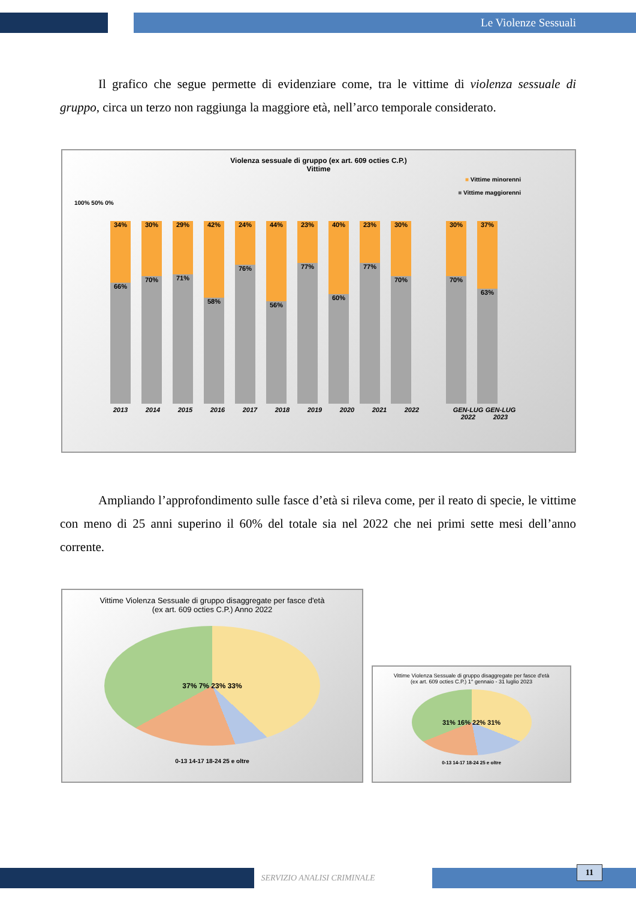Le Violenze Sessuali
Il grafico che segue permette di evidenziare come, tra le vittime di violenza sessuale di gruppo, circa un terzo non raggiunga la maggiore età, nell’arco temporale considerato.
Violenza sessuale di gruppo (ex art. 609 octies C.P.)
Vittime
■ Vittime minorenni
■ Vittime maggiorenni
100% 50% 0%
34%
66%
30%
70%
29%
71%
42%
58%
24%
76%
44%
56%
23%
77%
40%
60%
23%
77%
30%
70%
30%
70%
37%
63%
2013 2014 2015 2016 2017 2018 2019 2020 2021 2022 GEN-LUG 2022 GEN-LUG 2023
Ampliando l’approfondimento sulle fasce d’età si rileva come, per il reato di specie, le vittime con meno di 25 anni superino il 60% del totale sia nel 2022 che nei primi sette mesi dell’anno corrente.
Vittime Violenza Sessuale di gruppo disaggregate per fasce d'età
(ex art. 609 octies C.P.) Anno 2022
37% 7% 23% 33%
0-13 14-17 18-24 25 e oltre
Vittime Violenza Sessuale di gruppo disaggregate per fasce d'età
(ex art. 609 octies C.P.) 1° gennaio - 31 luglio 2023
31% 16% 22% 31%
0-13 14-17 18-24 25 e oltre
SERVIZIO ANALISI CRIMINALE 11